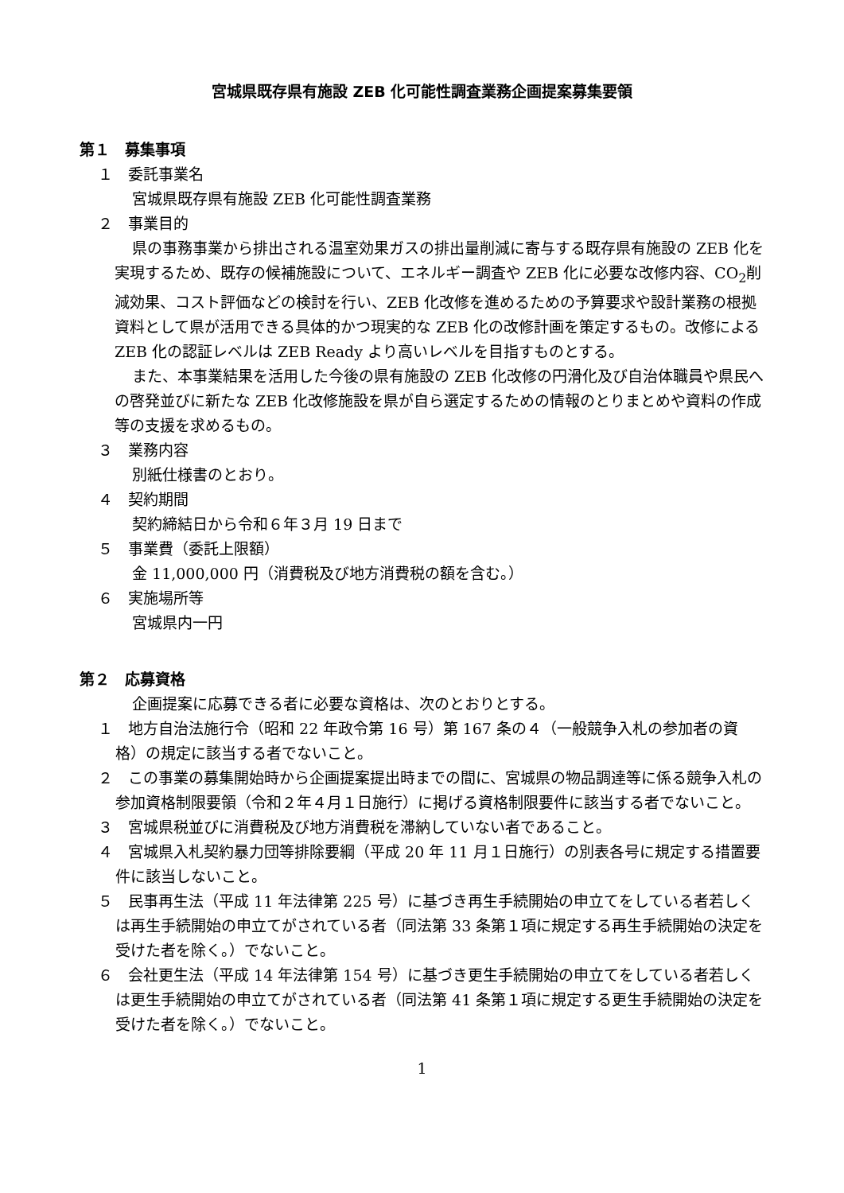宮城県既存県有施設 ZEB 化可能性調査業務企画提案募集要領
第１　募集事項
１　委託事業名
宮城県既存県有施設 ZEB 化可能性調査業務
２　事業目的
県の事務事業から排出される温室効果ガスの排出量削減に寄与する既存県有施設の ZEB 化を実現するため、既存の候補施設について、エネルギー調査や ZEB 化に必要な改修内容、CO<sub>2</sub>削減効果、コスト評価などの検討を行い、ZEB 化改修を進めるための予算要求や設計業務の根拠資料として県が活用できる具体的かつ現実的な ZEB 化の改修計画を策定するもの。改修による ZEB 化の認証レベルは ZEB Ready より高いレベルを目指すものとする。
また、本事業結果を活用した今後の県有施設の ZEB 化改修の円滑化及び自治体職員や県民への啓発並びに新たな ZEB 化改修施設を県が自ら選定するための情報のとりまとめや資料の作成等の支援を求めるもの。
３　業務内容
別紙仕様書のとおり。
４　契約期間
契約締結日から令和６年３月 19 日まで
５　事業費（委託上限額）
金 11,000,000 円（消費税及び地方消費税の額を含む。）
６　実施場所等
宮城県内一円
第２　応募資格
企画提案に応募できる者に必要な資格は、次のとおりとする。
１　地方自治法施行令（昭和 22 年政令第 16 号）第 167 条の４（一般競争入札の参加者の資格）の規定に該当する者でないこと。
２　この事業の募集開始時から企画提案提出時までの間に、宮城県の物品調達等に係る競争入札の参加資格制限要領（令和２年４月１日施行）に掲げる資格制限要件に該当する者でないこと。
３　宮城県税並びに消費税及び地方消費税を滞納していない者であること。
４　宮城県入札契約暴力団等排除要綱（平成 20 年 11 月１日施行）の別表各号に規定する措置要件に該当しないこと。
５　民事再生法（平成 11 年法律第 225 号）に基づき再生手続開始の申立てをしている者若しくは再生手続開始の申立てがされている者（同法第 33 条第１項に規定する再生手続開始の決定を受けた者を除く。）でないこと。
６　会社更生法（平成 14 年法律第 154 号）に基づき更生手続開始の申立てをしている者若しくは更生手続開始の申立てがされている者（同法第 41 条第１項に規定する更生手続開始の決定を受けた者を除く。）でないこと。
1